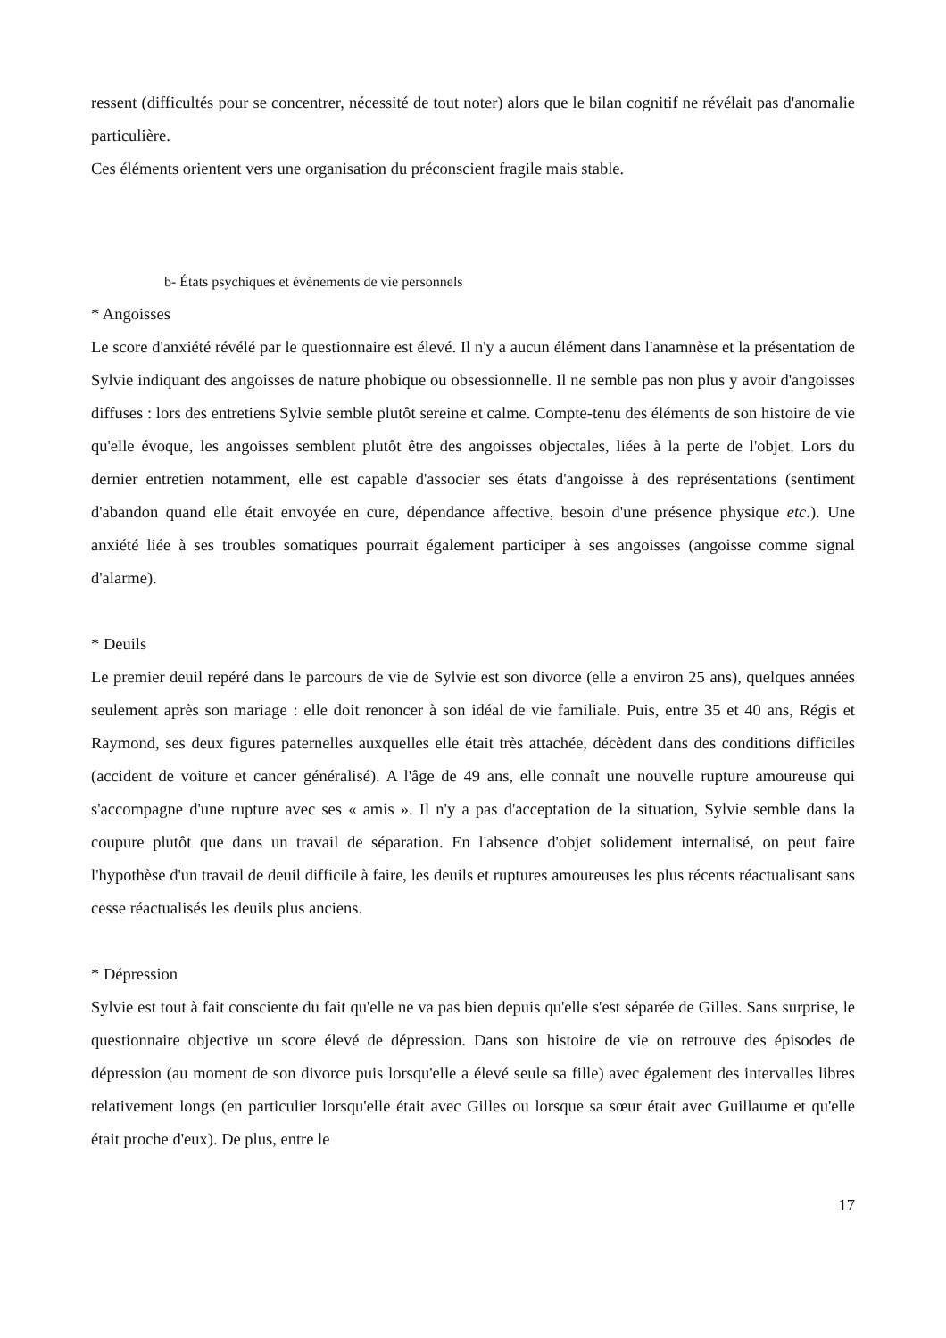ressent (difficultés pour se concentrer, nécessité de tout noter) alors que le bilan cognitif ne révélait pas d'anomalie particulière.
Ces éléments orientent vers une organisation du préconscient fragile mais stable.
b- États psychiques et évènements de vie personnels
* Angoisses
Le score d'anxiété révélé par le questionnaire est élevé. Il n'y a aucun élément dans l'anamnèse et la présentation de Sylvie indiquant des angoisses de nature phobique ou obsessionnelle. Il ne semble pas non plus y avoir d'angoisses diffuses : lors des entretiens Sylvie semble plutôt sereine et calme. Compte-tenu des éléments de son histoire de vie qu'elle évoque, les angoisses semblent plutôt être des angoisses objectales, liées à la perte de l'objet. Lors du dernier entretien notamment, elle est capable d'associer ses états d'angoisse à des représentations (sentiment d'abandon quand elle était envoyée en cure, dépendance affective, besoin d'une présence physique etc.). Une anxiété liée à ses troubles somatiques pourrait également participer à ses angoisses (angoisse comme signal d'alarme).
* Deuils
Le premier deuil repéré dans le parcours de vie de Sylvie est son divorce (elle a environ 25 ans), quelques années seulement après son mariage : elle doit renoncer à son idéal de vie familiale. Puis, entre 35 et 40 ans, Régis et Raymond, ses deux figures paternelles auxquelles elle était très attachée, décèdent dans des conditions difficiles (accident de voiture et cancer généralisé). A l'âge de 49 ans, elle connaît une nouvelle rupture amoureuse qui s'accompagne d'une rupture avec ses « amis ». Il n'y a pas d'acceptation de la situation, Sylvie semble dans la coupure plutôt que dans un travail de séparation. En l'absence d'objet solidement internalisé, on peut faire l'hypothèse d'un travail de deuil difficile à faire, les deuils et ruptures amoureuses les plus récents réactualisant sans cesse réactualisés les deuils plus anciens.
* Dépression
Sylvie est tout à fait consciente du fait qu'elle ne va pas bien depuis qu'elle s'est séparée de Gilles. Sans surprise, le questionnaire objective un score élevé de dépression. Dans son histoire de vie on retrouve des épisodes de dépression (au moment de son divorce puis lorsqu'elle a élevé seule sa fille) avec également des intervalles libres relativement longs (en particulier lorsqu'elle était avec Gilles ou lorsque sa sœur était avec Guillaume et qu'elle était proche d'eux). De plus, entre le
17